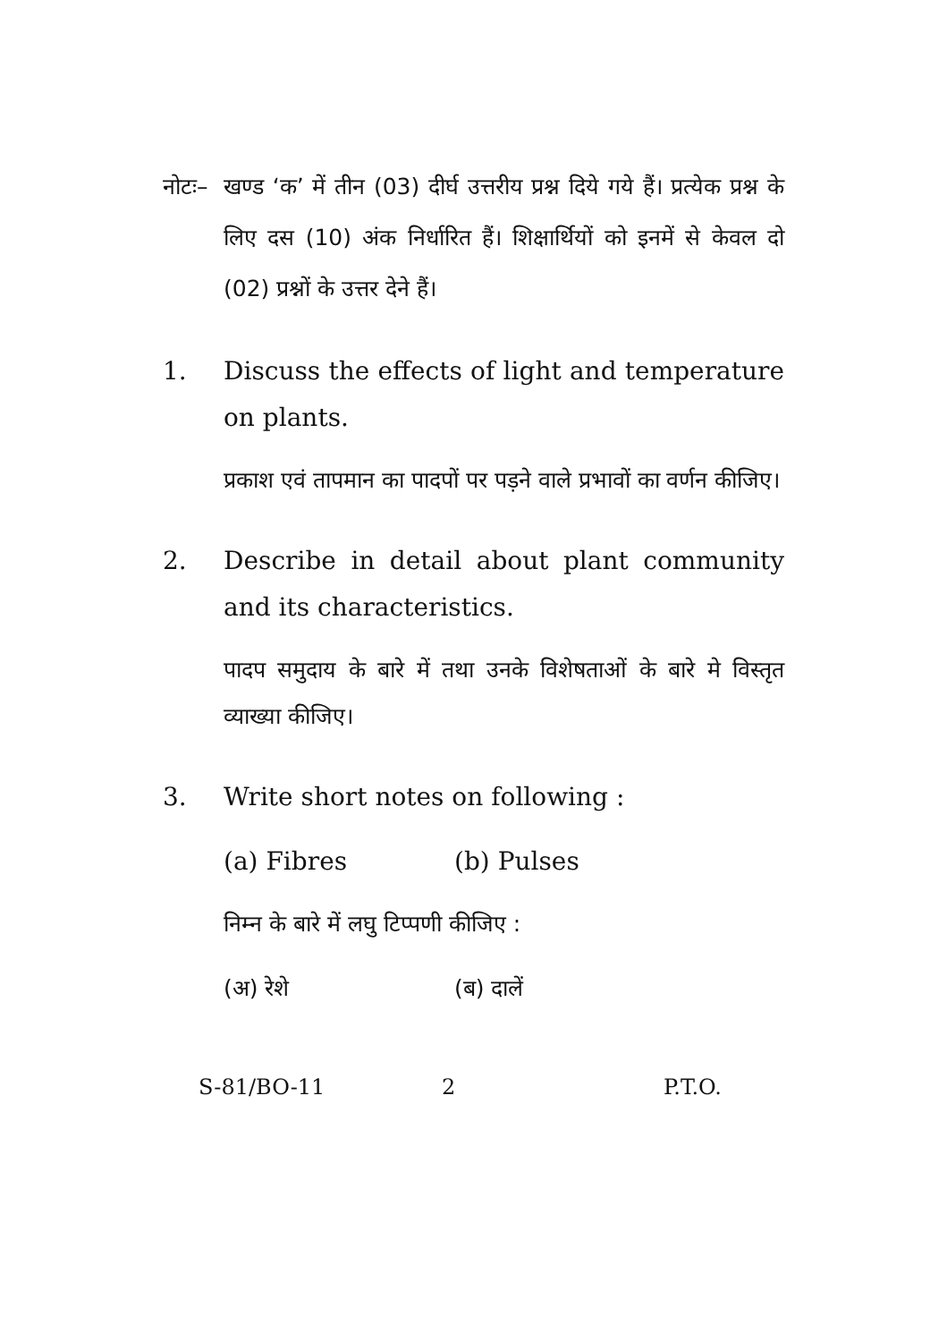नोटः–
खण्ड ‘क’ में तीन (03) दीर्घ उत्तरीय प्रश्न दिये गये हैं। प्रत्येक प्रश्न के लिए दस (10) अंक निर्धारित हैं। शिक्षार्थियों को इनमें से केवल दो (02) प्रश्नों के उत्तर देने हैं।
1. Discuss the effects of light and temperature on plants.
प्रकाश एवं तापमान का पादपों पर पड़ने वाले प्रभावों का वर्णन कीजिए।
2. Describe in detail about plant community and its characteristics.
पादप समुदाय के बारे में तथा उनके विशेषताओं के बारे मे विस्तृत व्याख्या कीजिए।
3. Write short notes on following :
(a) Fibres (b) Pulses
निम्न के बारे में लघु टिप्पणी कीजिए :
(अ) रेशे (ब) दालें
S-81/BO-11 2 P.T.O.